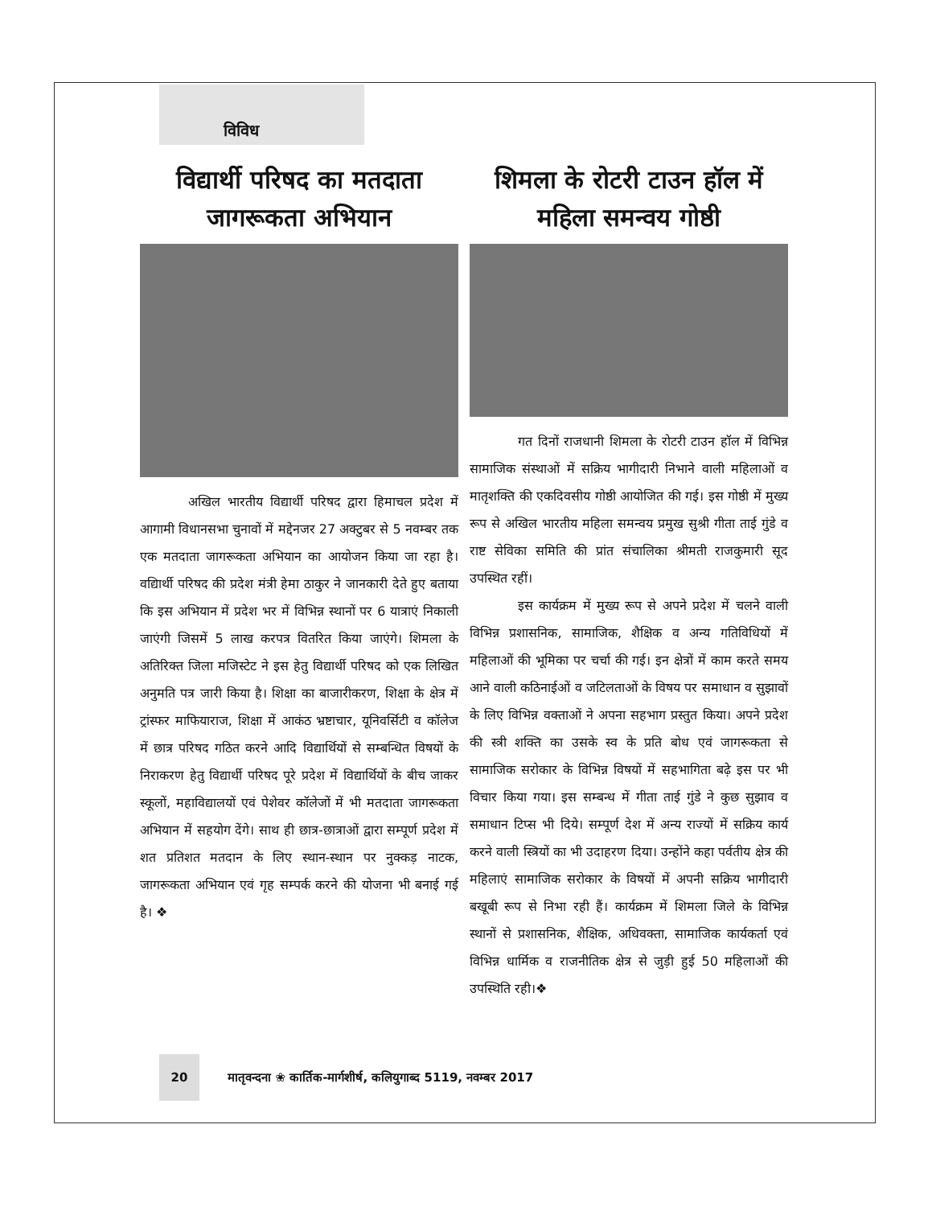विविध
विद्यार्थी परिषद का मतदाता जागरूकता अभियान
अखिल भारतीय विद्यार्थी परिषद द्वारा हिमाचल प्रदेश में आगामी विधानसभा चुनावों में मद्देनजर 27 अक्टुबर से 5 नवम्बर तक एक मतदाता जागरूकता अभियान का आयोजन किया जा रहा है। वद्यिार्थी परिषद की प्रदेश मंत्री हेमा ठाकुर ने जानकारी देते हुए बताया कि इस अभियान में प्रदेश भर में विभिन्न स्थानों पर 6 यात्राएं निकाली जाएंगी जिसमें 5 लाख करपत्र वितरित किया जाएंगे। शिमला के अतिरिक्त जिला मजिस्टेट ने इस हेतु विद्यार्थी परिषद को एक लिखित अनुमति पत्र जारी किया है। शिक्षा का बाजारीकरण, शिक्षा के क्षेत्र में ट्रांस्फर माफियाराज, शिक्षा में आकंठ भ्रष्टाचार, यूनिवर्सिटी व कॉलेज में छात्र परिषद गठित करने आदि विद्यार्थियों से सम्बन्धित विषयों के निराकरण हेतु विद्यार्थी परिषद पूरे प्रदेश में विद्यार्थियों के बीच जाकर स्कूलों, महाविद्यालयों एवं पेशेवर कॉलेजों में भी मतदाता जागरूकता अभियान में सहयोग देंगे। साथ ही छात्र-छात्राओं द्वारा सम्पूर्ण प्रदेश में शत प्रतिशत मतदान के लिए स्थान-स्थान पर नुक्कड़ नाटक, जागरूकता अभियान एवं गृह सम्पर्क करने की योजना भी बनाई गई है। ❖
शिमला के रोटरी टाउन हॉल में महिला समन्वय गोष्ठी
गत दिनों राजधानी शिमला के रोटरी टाउन हॉल में विभिन्न सामाजिक संस्थाओं में सक्रिय भागीदारी निभाने वाली महिलाओं व मातृशक्ति की एकदिवसीय गोष्ठी आयोजित की गई। इस गोष्ठी में मुख्य रूप से अखिल भारतीय महिला समन्वय प्रमुख सुश्री गीता ताई गुंडे व राष्ट सेविका समिति की प्रांत संचालिका श्रीमती राजकुमारी सूद उपस्थित रहीं।
इस कार्यक्रम में मुख्य रूप से अपने प्रदेश में चलने वाली विभिन्न प्रशासनिक, सामाजिक, शैक्षिक व अन्य गतिविधियों में महिलाओं की भूमिका पर चर्चा की गई। इन क्षेत्रों में काम करते समय आने वाली कठिनाईओं व जटिलताओं के विषय पर समाधान व सुझावों के लिए विभिन्न वक्ताओं ने अपना सहभाग प्रस्तुत किया। अपने प्रदेश की स्त्री शक्ति का उसके स्व के प्रति बोध एवं जागरूकता से सामाजिक सरोकार के विभिन्न विषयों में सहभागिता बढ़े इस पर भी विचार किया गया। इस सम्बन्ध में गीता ताई गुंडे ने कुछ सुझाव व समाधान टिप्स भी दिये। सम्पूर्ण देश में अन्य राज्यों में सक्रिय कार्य करने वाली स्त्रियों का भी उदाहरण दिया। उन्होंने कहा पर्वतीय क्षेत्र की महिलाएं सामाजिक सरोकार के विषयों में अपनी सक्रिय भागीदारी बखूबी रूप से निभा रही हैं। कार्यक्रम में शिमला जिले के विभिन्न स्थानों से प्रशासनिक, शैक्षिक, अधिवक्ता, सामाजिक कार्यकर्ता एवं विभिन्न धार्मिक व राजनीतिक क्षेत्र से जुड़ी हुई 50 महिलाओं की उपस्थिति रही।❖
20 मातृवन्दना ❀ कार्तिक-मार्गशीर्ष, कलियुगाब्द 5119, नवम्बर 2017